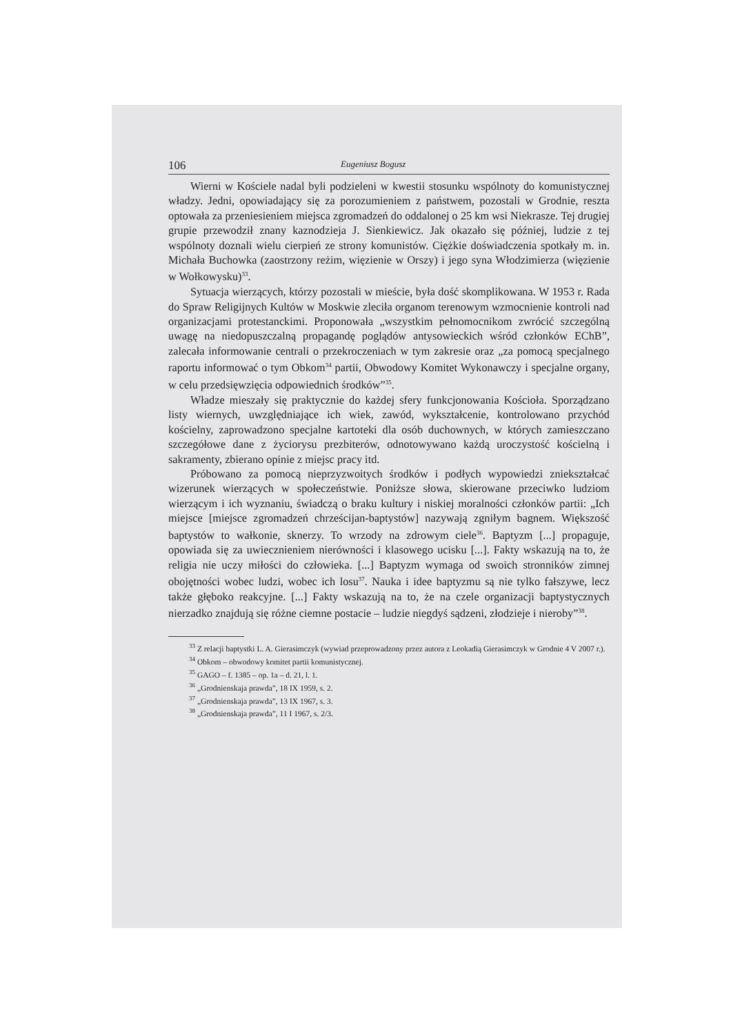106 Eugeniusz Bogusz
Wierni w Kościele nadal byli podzieleni w kwestii stosunku wspólnoty do komunistycznej władzy. Jedni, opowiadający się za porozumieniem z państwem, pozostali w Grodnie, reszta optowała za przeniesieniem miejsca zgromadzeń do oddalonej o 25 km wsi Niekrasze. Tej drugiej grupie przewodził znany kaznodzieja J. Sienkiewicz. Jak okazało się później, ludzie z tej wspólnoty doznali wielu cierpień ze strony komunistów. Ciężkie doświadczenia spotkały m. in. Michała Buchowka (zaostrzony reżim, więzienie w Orszy) i jego syna Włodzimierza (więzienie w Wołkowysku)<sup>33</sup>.
Sytuacja wierzących, którzy pozostali w mieście, była dość skomplikowana. W 1953 r. Rada do Spraw Religijnych Kultów w Moskwie zleciła organom terenowym wzmocnienie kontroli nad organizacjami protestanckimi. Proponowała „wszystkim pełnomocnikom zwrócić szczególną uwagę na niedopuszczalną propagandę poglądów antysowieckich wśród członków EChB”, zalecała informowanie centrali o przekroczeniach w tym zakresie oraz „za pomocą specjalnego raportu informować o tym Obkom<sup>34</sup> partii, Obwodowy Komitet Wykonawczy i specjalne organy, w celu przedsięwzięcia odpowiednich środków”<sup>35</sup>.
Władze mieszały się praktycznie do każdej sfery funkcjonowania Kościoła. Sporządzano listy wiernych, uwzględniające ich wiek, zawód, wykształcenie, kontrolowano przychód kościelny, zaprowadzono specjalne kartoteki dla osób duchownych, w których zamieszczano szczegółowe dane z życiorysu prezbiterów, odnotowywano każdą uroczystość kościelną i sakramenty, zbierano opinie z miejsc pracy itd.
Próbowano za pomocą nieprzyzwoitych środków i podłych wypowiedzi zniekształcać wizerunek wierzących w społeczeństwie. Poniższe słowa, skierowane przeciwko ludziom wierzącym i ich wyznaniu, świadczą o braku kultury i niskiej moralności członków partii: „Ich miejsce [miejsce zgromadzeń chrześcijan-baptystów] nazywają zgniłym bagnem. Większość baptystów to wałkonie, sknerzy. To wrzody na zdrowym ciele<sup>36</sup>. Baptyzm [...] propaguje, opowiada się za uwiecznieniem nierówności i klasowego ucisku [...]. Fakty wskazują na to, że religia nie uczy miłości do człowieka. [...] Baptyzm wymaga od swoich stronników zimnej obojętności wobec ludzi, wobec ich losu<sup>37</sup>. Nauka i idee baptyzmu są nie tylko fałszywe, lecz także głęboko reakcyjne. [...] Fakty wskazują na to, że na czele organizacji baptystycznych nierzadko znajdują się różne ciemne postacie – ludzie niegdyś sądzeni, złodzieje i nieroby”<sup>38</sup>.
<sup>33</sup> Z relacji baptystki L. A. Gierasimczyk (wywiad przeprowadzony przez autora z Leokadią Gierasimczyk w Grodnie 4 V 2007 r.).
<sup>34</sup> Obkom – obwodowy komitet partii komunistycznej.
<sup>35</sup> GAGO – f. 1385 – op. 1a – d. 21, l. 1.
<sup>36</sup> „Grodnienskaja prawda”, 18 IX 1959, s. 2.
<sup>37</sup> „Grodnienskaja prawda”, 13 IX 1967, s. 3.
<sup>38</sup> „Grodnienskaja prawda”, 11 I 1967, s. 2/3.